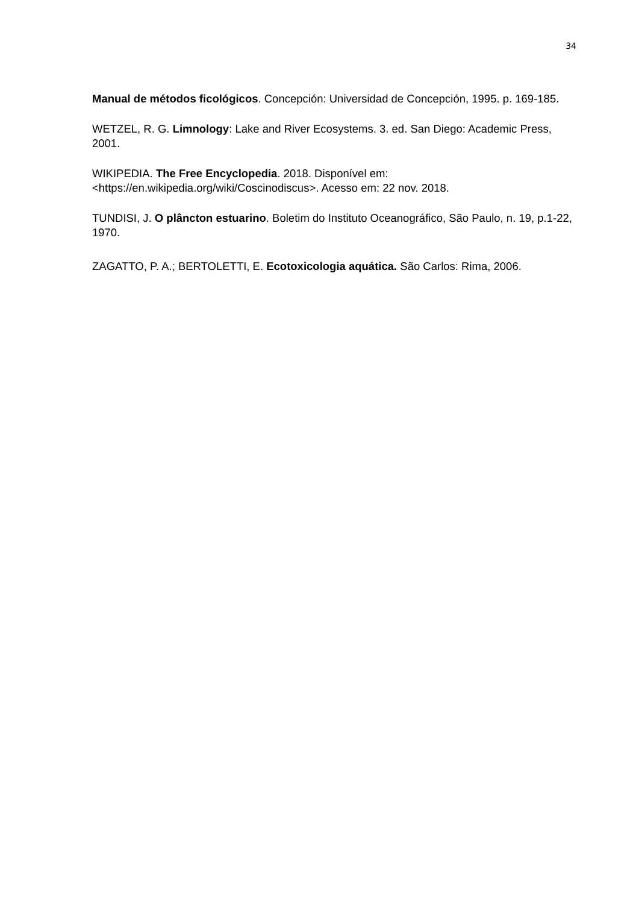34
Manual de métodos ficológicos. Concepción: Universidad de Concepción, 1995. p. 169-185.
WETZEL, R. G. Limnology: Lake and River Ecosystems. 3. ed. San Diego: Academic Press, 2001.
WIKIPEDIA. The Free Encyclopedia. 2018. Disponível em: <https://en.wikipedia.org/wiki/Coscinodiscus>. Acesso em: 22 nov. 2018.
TUNDISI, J. O plâncton estuarino. Boletim do Instituto Oceanográfico, São Paulo, n. 19, p.1-22, 1970.
ZAGATTO, P. A.; BERTOLETTI, E. Ecotoxicologia aquática. São Carlos: Rima, 2006.